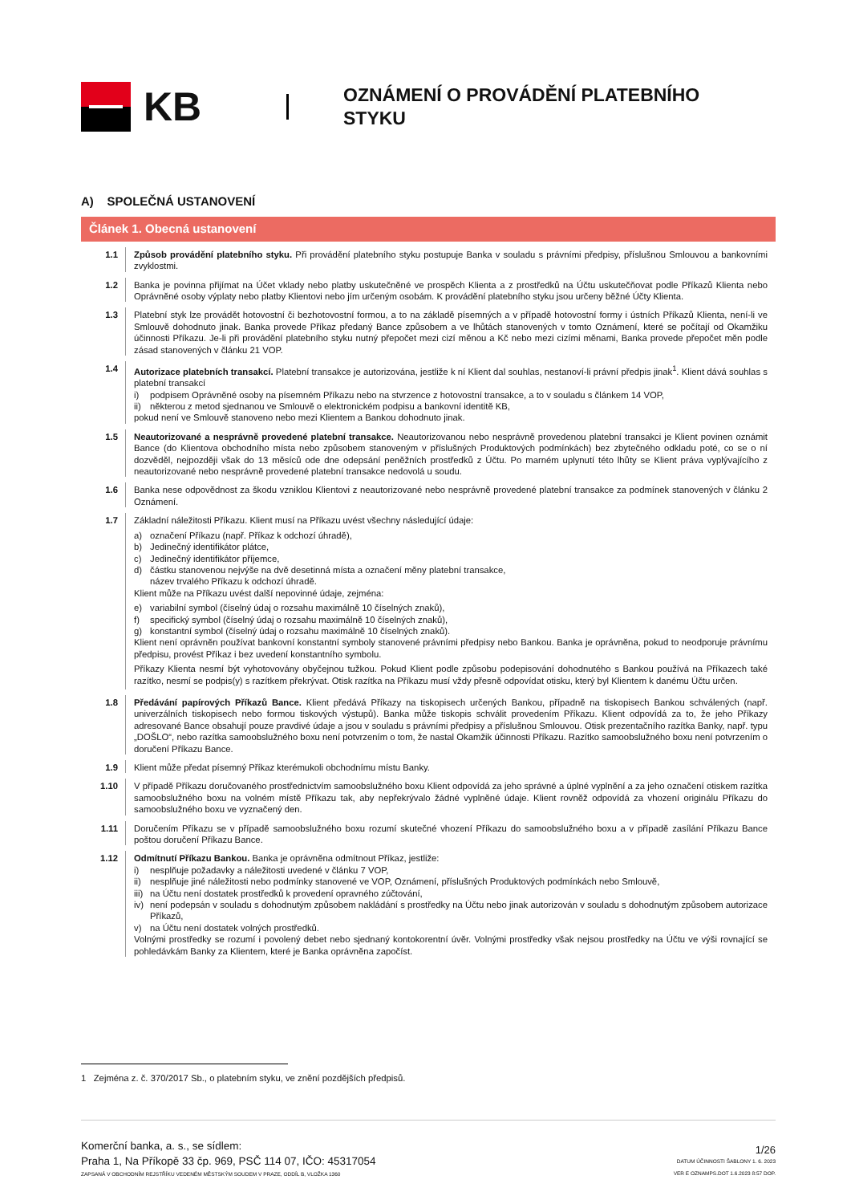KB
OZNÁMENÍ O PROVÁDĚNÍ PLATEBNÍHO
STYKU
A) SPOLEČNÁ USTANOVENÍ
Článek 1. Obecná ustanovení
1.1 Způsob provádění platebního styku. Při provádění platebního styku postupuje Banka v souladu s právními předpisy, příslušnou Smlouvou a bankovními zvyklostmi.
1.2 Banka je povinna přijímat na Účet vklady nebo platby uskutečněné ve prospěch Klienta a z prostředků na Účtu uskutečňovat podle Příkazů Klienta nebo Oprávněné osoby výplaty nebo platby Klientovi nebo jím určeným osobám. K provádění platebního styku jsou určeny běžné Účty Klienta.
1.3 Platební styk lze provádět hotovostní či bezhotovostní formou, a to na základě písemných a v případě hotovostní formy i ústních Příkazů Klienta, není-li ve Smlouvě dohodnuto jinak. Banka provede Příkaz předaný Bance způsobem a ve lhůtách stanovených v tomto Oznámení, které se počítají od Okamžiku účinnosti Příkazu. Je-li při provádění platebního styku nutný přepočet mezi cizí měnou a Kč nebo mezi cizími měnami, Banka provede přepočet měn podle zásad stanovených v článku 21 VOP.
1.4 Autorizace platebních transakcí. Platební transakce je autorizována, jestliže k ní Klient dal souhlas, nestanoví-li právní předpis jinak<sup>1</sup>. Klient dává souhlas s platební transakcí
i) podpisem Oprávněné osoby na písemném Příkazu nebo na stvrzence z hotovostní transakce, a to v souladu s článkem 14 VOP,
ii) některou z metod sjednanou ve Smlouvě o elektronickém podpisu a bankovní identitě KB,
pokud není ve Smlouvě stanoveno nebo mezi Klientem a Bankou dohodnuto jinak.
1.5 Neautorizované a nesprávně provedené platební transakce. Neautorizovanou nebo nesprávně provedenou platební transakci je Klient povinen oznámit Bance (do Klientova obchodního místa nebo způsobem stanoveným v příslušných Produktových podmínkách) bez zbytečného odkladu poté, co se o ní dozvěděl, nejpozději však do 13 měsíců ode dne odepsání peněžních prostředků z Účtu. Po marném uplynutí této lhůty se Klient práva vyplývajícího z neautorizované nebo nesprávně provedené platební transakce nedovolá u soudu.
1.6 Banka nese odpovědnost za škodu vzniklou Klientovi z neautorizované nebo nesprávně provedené platební transakce za podmínek stanovených v článku 2 Oznámení.
1.7 Základní náležitosti Příkazu. Klient musí na Příkazu uvést všechny následující údaje:
a) označení Příkazu (např. Příkaz k odchozí úhradě),
b) Jedinečný identifikátor plátce,
c) Jedinečný identifikátor příjemce,
d) částku stanovenou nejvýše na dvě desetinná místa a označení měny platební transakce,
název trvalého Příkazu k odchozí úhradě.
Klient může na Příkazu uvést další nepovinné údaje, zejména:
e) variabilní symbol (číselný údaj o rozsahu maximálně 10 číselných znaků),
f) specifický symbol (číselný údaj o rozsahu maximálně 10 číselných znaků),
g) konstantní symbol (číselný údaj o rozsahu maximálně 10 číselných znaků).
Klient není oprávněn používat bankovní konstantní symboly stanovené právními předpisy nebo Bankou. Banka je oprávněna, pokud to neodporuje právnímu předpisu, provést Příkaz i bez uvedení konstantního symbolu.
Příkazy Klienta nesmí být vyhotovovány obyčejnou tužkou. Pokud Klient podle způsobu podepisování dohodnutého s Bankou používá na Příkazech také razítko, nesmí se podpis(y) s razítkem překrývat. Otisk razítka na Příkazu musí vždy přesně odpovídat otisku, který byl Klientem k danému Účtu určen.
1.8 Předávání papírových Příkazů Bance. Klient předává Příkazy na tiskopisech určených Bankou, případně na tiskopisech Bankou schválených (např. univerzálních tiskopisech nebo formou tiskových výstupů). Banka může tiskopis schválit provedením Příkazu. Klient odpovídá za to, že jeho Příkazy adresované Bance obsahují pouze pravdivé údaje a jsou v souladu s právními předpisy a příslušnou Smlouvou. Otisk prezentačního razítka Banky, např. typu „DOŠLO“, nebo razítka samoobslužného boxu není potvrzením o tom, že nastal Okamžik účinnosti Příkazu. Razítko samoobslužného boxu není potvrzením o doručení Příkazu Bance.
1.9 Klient může předat písemný Příkaz kterémukoli obchodnímu místu Banky.
1.10 V případě Příkazu doručovaného prostřednictvím samoobslužného boxu Klient odpovídá za jeho správné a úplné vyplnění a za jeho označení otiskem razítka samoobslužného boxu na volném místě Příkazu tak, aby nepřekrývalo žádné vyplněné údaje. Klient rovněž odpovídá za vhození originálu Příkazu do samoobslužného boxu ve vyznačený den.
1.11 Doručením Příkazu se v případě samoobslužného boxu rozumí skutečné vhození Příkazu do samoobslužného boxu a v případě zasílání Příkazu Bance poštou doručení Příkazu Bance.
1.12 Odmítnutí Příkazu Bankou. Banka je oprávněna odmítnout Příkaz, jestliže:
i) nesplňuje požadavky a náležitosti uvedené v článku 7 VOP,
ii) nesplňuje jiné náležitosti nebo podmínky stanovené ve VOP, Oznámení, příslušných Produktových podmínkách nebo Smlouvě,
iii) na Účtu není dostatek prostředků k provedení opravného zúčtování,
iv) není podepsán v souladu s dohodnutým způsobem nakládání s prostředky na Účtu nebo jinak autorizován v souladu s dohodnutým způsobem autorizace Příkazů,
v) na Účtu není dostatek volných prostředků.
Volnými prostředky se rozumí i povolený debet nebo sjednaný kontokorentní úvěr. Volnými prostředky však nejsou prostředky na Účtu ve výši rovnající se pohledávkám Banky za Klientem, které je Banka oprávněna započíst.
1 Zejména z. č. 370/2017 Sb., o platebním styku, ve znění pozdějších předpisů.
Komerční banka, a. s., se sídlem:
Praha 1, Na Příkopě 33 čp. 969, PSČ 114 07, IČO: 45317054
ZAPSANÁ V OBCHODNÍM REJSTŘÍKU VEDENÉM MĚSTSKÝM SOUDEM V PRAZE, ODDÍL B, VLOŽKA 1360
1/26
DATUM ÚČINNOSTI ŠABLONY 1. 6. 2023
VER E OZNAMPS.DOT 1.6.2023 8:57 DOP.